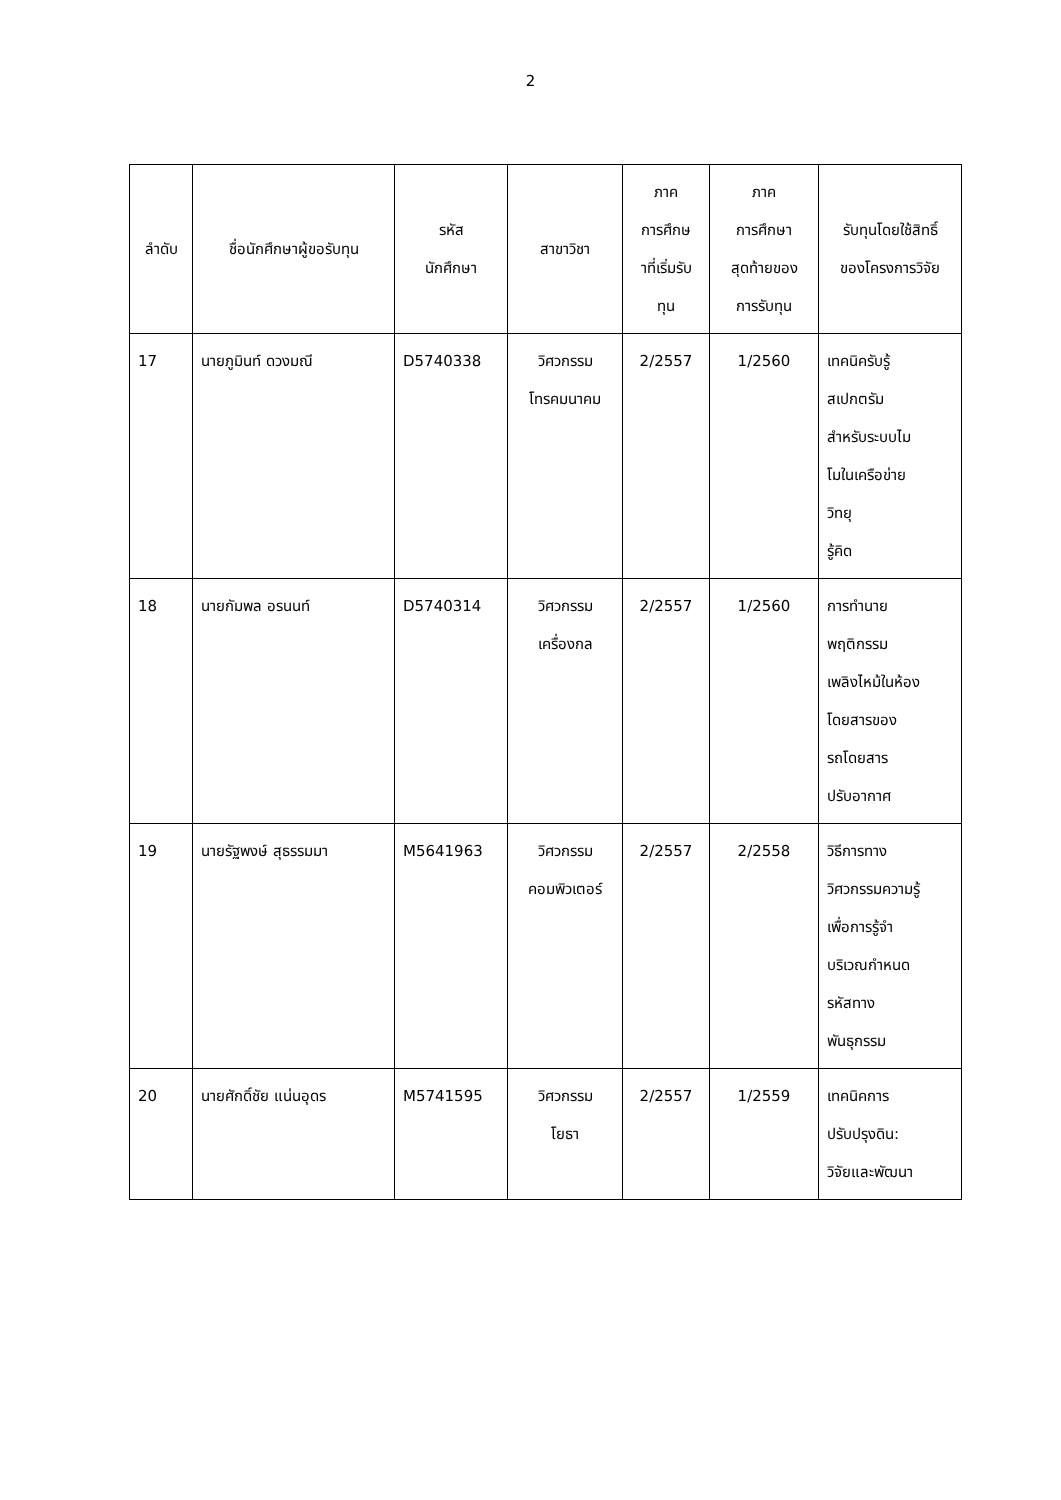2
| ลำดับ | ชื่อนักศึกษาผู้ขอรับทุน | รหัส นักศึกษา | สาขาวิชา | ภาค การศึกษ าที่เริ่มรับ ทุน | ภาค การศึกษา สุดท้ายของ การรับทุน | รับทุนโดยใช้สิทธิ์ ของโครงการวิจัย |
| --- | --- | --- | --- | --- | --- | --- |
| 17 | นายภูมินท์ ดวงมณี | D5740338 | วิศวกรรม โทรคมนาคม | 2/2557 | 1/2560 | เทคนิครับรู้ สเปกตรัม สำหรับระบบไม โมในเครือข่าย วิทยุ รู้คิด |
| 18 | นายกัมพล อรนนท์ | D5740314 | วิศวกรรม เครื่องกล | 2/2557 | 1/2560 | การทำนาย พฤติกรรม เพลิงไหม้ในห้อง โดยสารของ รถโดยสาร ปรับอากาศ |
| 19 | นายรัฐพงษ์ สุธรรมมา | M5641963 | วิศวกรรม คอมพิวเตอร์ | 2/2557 | 2/2558 | วิธีการทาง วิศวกรรมความรู้ เพื่อการรู้จำ บริเวณกำหนด รหัสทาง พันธุกรรม |
| 20 | นายศักดิ์ชัย แน่นอุดร | M5741595 | วิศวกรรม โยธา | 2/2557 | 1/2559 | เทคนิคการ ปรับปรุงดิน: วิจัยและพัฒนา |